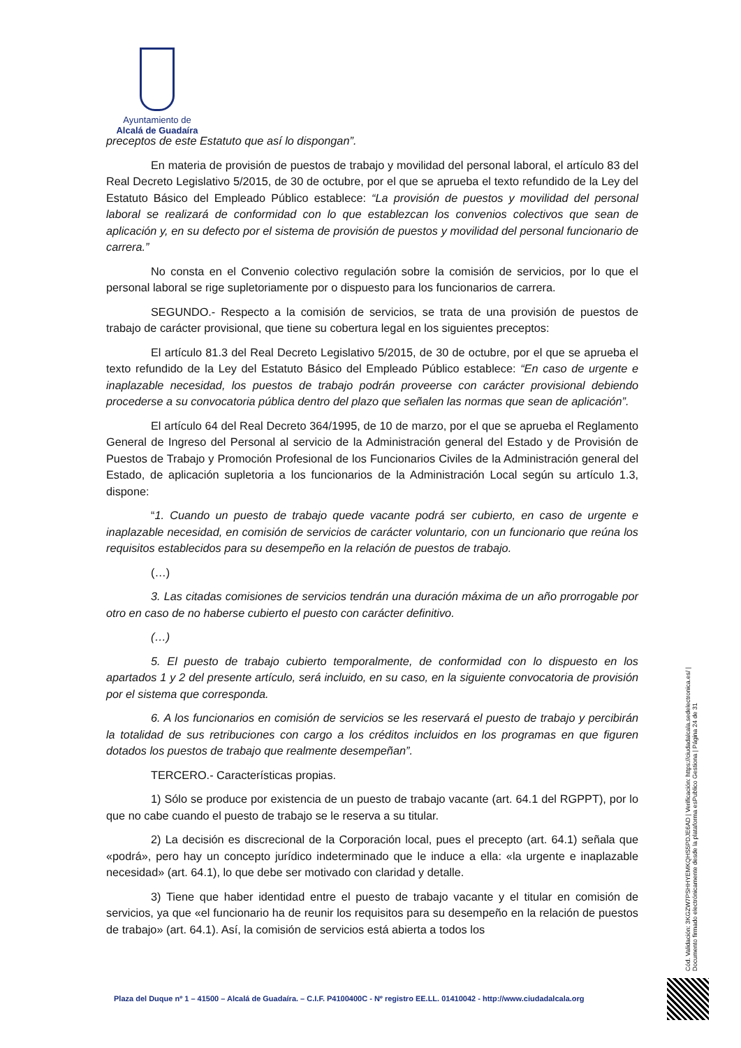Ayuntamiento de
Alcalá de Guadaíra
preceptos de este Estatuto que así lo dispongan”.
En materia de provisión de puestos de trabajo y movilidad del personal laboral, el artículo 83 del Real Decreto Legislativo 5/2015, de 30 de octubre, por el que se aprueba el texto refundido de la Ley del Estatuto Básico del Empleado Público establece: “La provisión de puestos y movilidad del personal laboral se realizará de conformidad con lo que establezcan los convenios colectivos que sean de aplicación y, en su defecto por el sistema de provisión de puestos y movilidad del personal funcionario de carrera.”
No consta en el Convenio colectivo regulación sobre la comisión de servicios, por lo que el personal laboral se rige supletoriamente por o dispuesto para los funcionarios de carrera.
SEGUNDO.- Respecto a la comisión de servicios, se trata de una provisión de puestos de trabajo de carácter provisional, que tiene su cobertura legal en los siguientes preceptos:
El artículo 81.3 del Real Decreto Legislativo 5/2015, de 30 de octubre, por el que se aprueba el texto refundido de la Ley del Estatuto Básico del Empleado Público establece: “En caso de urgente e inaplazable necesidad, los puestos de trabajo podrán proveerse con carácter provisional debiendo procederse a su convocatoria pública dentro del plazo que señalen las normas que sean de aplicación”.
El artículo 64 del Real Decreto 364/1995, de 10 de marzo, por el que se aprueba el Reglamento General de Ingreso del Personal al servicio de la Administración general del Estado y de Provisión de Puestos de Trabajo y Promoción Profesional de los Funcionarios Civiles de la Administración general del Estado, de aplicación supletoria a los funcionarios de la Administración Local según su artículo 1.3, dispone:
“1. Cuando un puesto de trabajo quede vacante podrá ser cubierto, en caso de urgente e inaplazable necesidad, en comisión de servicios de carácter voluntario, con un funcionario que reúna los requisitos establecidos para su desempeño en la relación de puestos de trabajo.
(…)
3. Las citadas comisiones de servicios tendrán una duración máxima de un año prorrogable por otro en caso de no haberse cubierto el puesto con carácter definitivo.
(…)
5. El puesto de trabajo cubierto temporalmente, de conformidad con lo dispuesto en los apartados 1 y 2 del presente artículo, será incluido, en su caso, en la siguiente convocatoria de provisión por el sistema que corresponda.
6. A los funcionarios en comisión de servicios se les reservará el puesto de trabajo y percibirán la totalidad de sus retribuciones con cargo a los créditos incluidos en los programas en que figuren dotados los puestos de trabajo que realmente desempeñan”.
TERCERO.- Características propias.
1) Sólo se produce por existencia de un puesto de trabajo vacante (art. 64.1 del RGPPT), por lo que no cabe cuando el puesto de trabajo se le reserva a su titular.
2) La decisión es discrecional de la Corporación local, pues el precepto (art. 64.1) señala que «podrá», pero hay un concepto jurídico indeterminado que le induce a ella: «la urgente e inaplazable necesidad» (art. 64.1), lo que debe ser motivado con claridad y detalle.
3) Tiene que haber identidad entre el puesto de trabajo vacante y el titular en comisión de servicios, ya que «el funcionario ha de reunir los requisitos para su desempeño en la relación de puestos de trabajo» (art. 64.1). Así, la comisión de servicios está abierta a todos los
Cód. Validación: 3KGZW7PSHHYEMKQHS5PDJE6AD | Verificación: https://ciudadalcala.sedelectronica.es/ | Documento firmado electrónicamente desde la plataforma esPublico Gestiona | Página 24 de 31
Plaza del Duque nº 1 – 41500 – Alcalá de Guadaíra. – C.I.F. P4100400C - Nº registro EE.LL. 01410042 - http://www.ciudadalcala.org